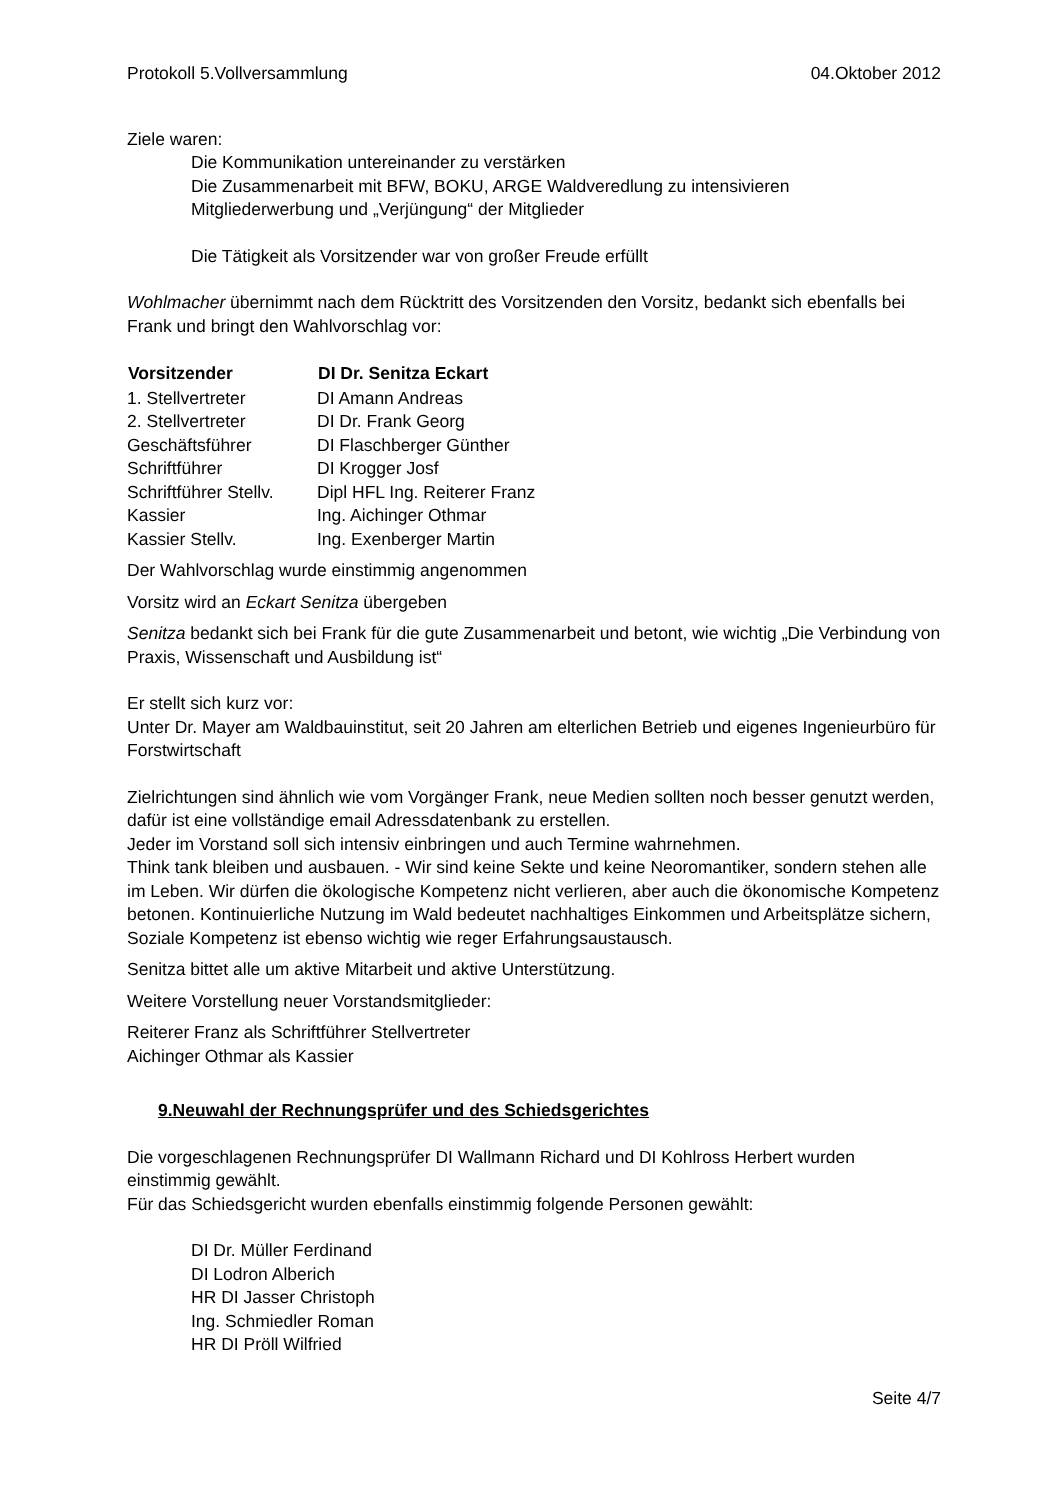Protokoll 5.Vollversammlung 04.Oktober 2012
Ziele waren:
Die Kommunikation untereinander zu verstärken
Die Zusammenarbeit mit BFW, BOKU, ARGE Waldveredlung zu intensivieren
Mitgliederwerbung und „Verjüngung“ der Mitglieder
Die Tätigkeit als Vorsitzender war von großer Freude erfüllt
Wohlmacher übernimmt nach dem Rücktritt des Vorsitzenden den Vorsitz, bedankt sich ebenfalls bei Frank und bringt den Wahlvorschlag vor:
| Vorsitzender | DI Dr. Senitza Eckart |
| --- | --- |
| 1. Stellvertreter | DI Amann Andreas |
| 2. Stellvertreter | DI Dr. Frank Georg |
| Geschäftsführer | DI Flaschberger Günther |
| Schriftführer | DI Krogger Josf |
| Schriftführer Stellv. | Dipl HFL Ing. Reiterer Franz |
| Kassier | Ing. Aichinger Othmar |
| Kassier Stellv. | Ing. Exenberger Martin |
Der Wahlvorschlag wurde einstimmig angenommen
Vorsitz wird an Eckart Senitza übergeben
Senitza bedankt sich bei Frank für die gute Zusammenarbeit und betont, wie wichtig „Die Verbindung von Praxis, Wissenschaft und Ausbildung ist“
Er stellt sich kurz vor:
Unter Dr. Mayer am Waldbauinstitut, seit 20 Jahren am elterlichen Betrieb und eigenes Ingenieurbüro für Forstwirtschaft
Zielrichtungen sind ähnlich wie vom Vorgänger Frank, neue Medien sollten noch besser genutzt werden, dafür ist eine vollständige email Adressdatenbank zu erstellen.
Jeder im Vorstand soll sich intensiv einbringen und auch Termine wahrnehmen.
Think tank bleiben und ausbauen. - Wir sind keine Sekte und keine Neoromantiker, sondern stehen alle im Leben. Wir dürfen die ökologische Kompetenz nicht verlieren, aber auch die ökonomische Kompetenz betonen. Kontinuierliche Nutzung im Wald bedeutet nachhaltiges Einkommen und Arbeitsplätze sichern, Soziale Kompetenz ist ebenso wichtig wie reger Erfahrungsaustausch.
Senitza bittet alle um aktive Mitarbeit und aktive Unterstützung.
Weitere Vorstellung neuer Vorstandsmitglieder:
Reiterer Franz als Schriftführer Stellvertreter
Aichinger Othmar als Kassier
9.Neuwahl der Rechnungsprüfer und des Schiedsgerichtes
Die vorgeschlagenen Rechnungsprüfer DI Wallmann Richard und DI Kohlross Herbert wurden einstimmig gewählt.
Für das Schiedsgericht wurden ebenfalls einstimmig folgende Personen gewählt:
DI Dr. Müller Ferdinand
DI Lodron Alberich
HR DI Jasser Christoph
Ing. Schmiedler Roman
HR DI Pröll Wilfried
Seite 4/7